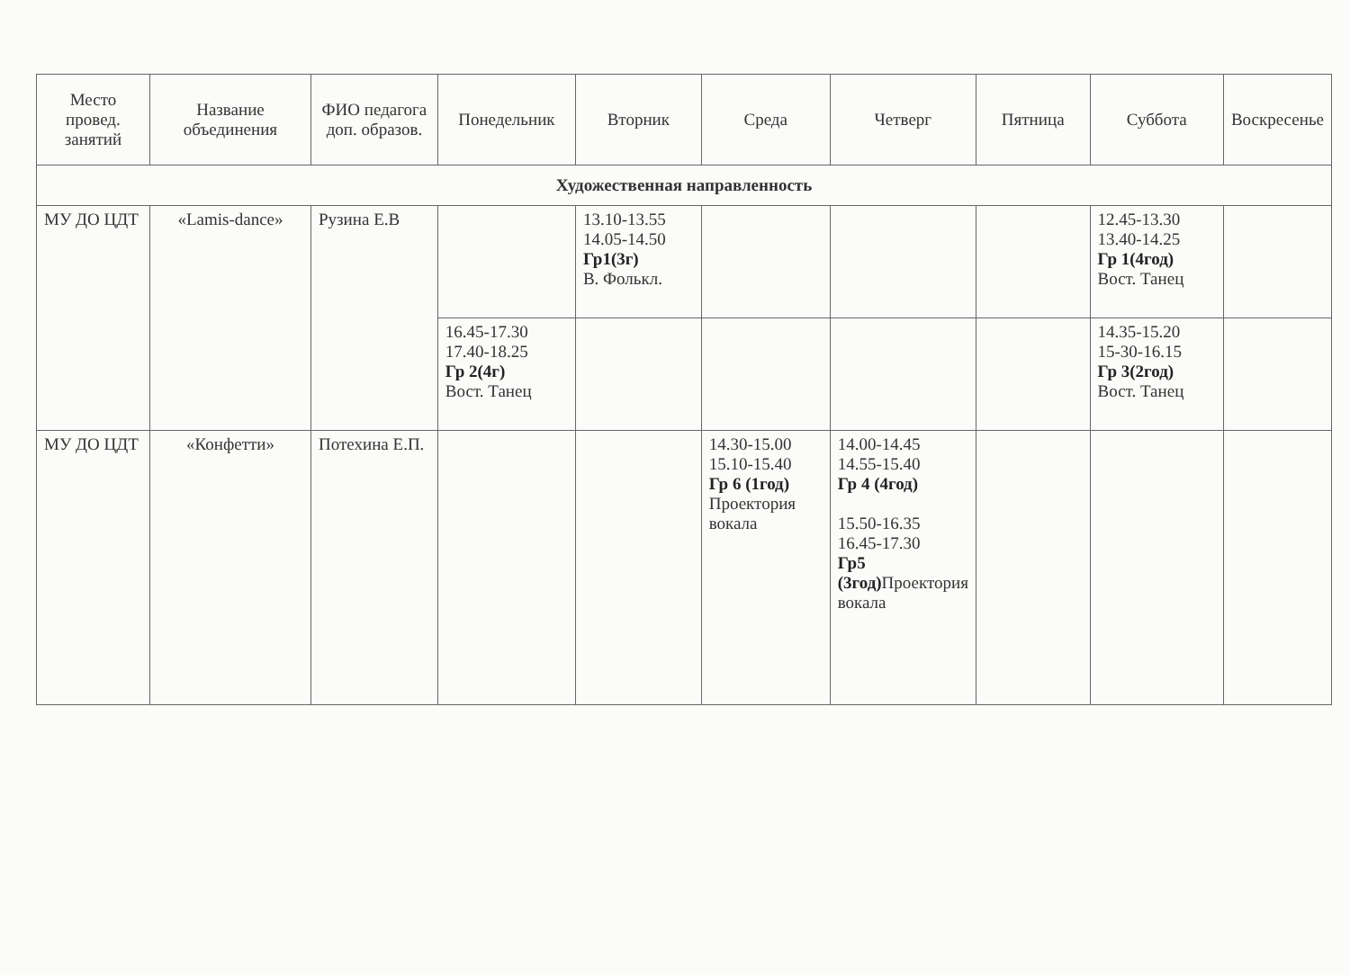| Место провед. занятий | Название объединения | ФИО педагога доп. образов. | Понедельник | Вторник | Среда | Четверг | Пятница | Суббота | Воскресенье |
| --- | --- | --- | --- | --- | --- | --- | --- | --- | --- |
| Художественная направленность | | | | | | | | | |
| МУ ДО ЦДТ | «Lamis-dance» | Рузина Е.В | | 13.10-13.55 14.05-14.50 Гр1(3г) В. Фолькл. | | | | 12.45-13.30 13.40-14.25 Гр 1(4год) Вост. Танец | |
| | | | 16.45-17.30 17.40-18.25 Гр 2(4г) Вост. Танец | | | | | 14.35-15.20 15-30-16.15 Гр 3(2год) Вост. Танец | |
| МУ ДО ЦДТ | «Конфетти» | Потехина Е.П. | | | 14.30-15.00 15.10-15.40 Гр 6 (1год) Проектория вокала | 14.00-14.45 14.55-15.40 Гр 4 (4год) 15.50-16.35 16.45-17.30 Гр5 (3год) Проектория вокала | | | |